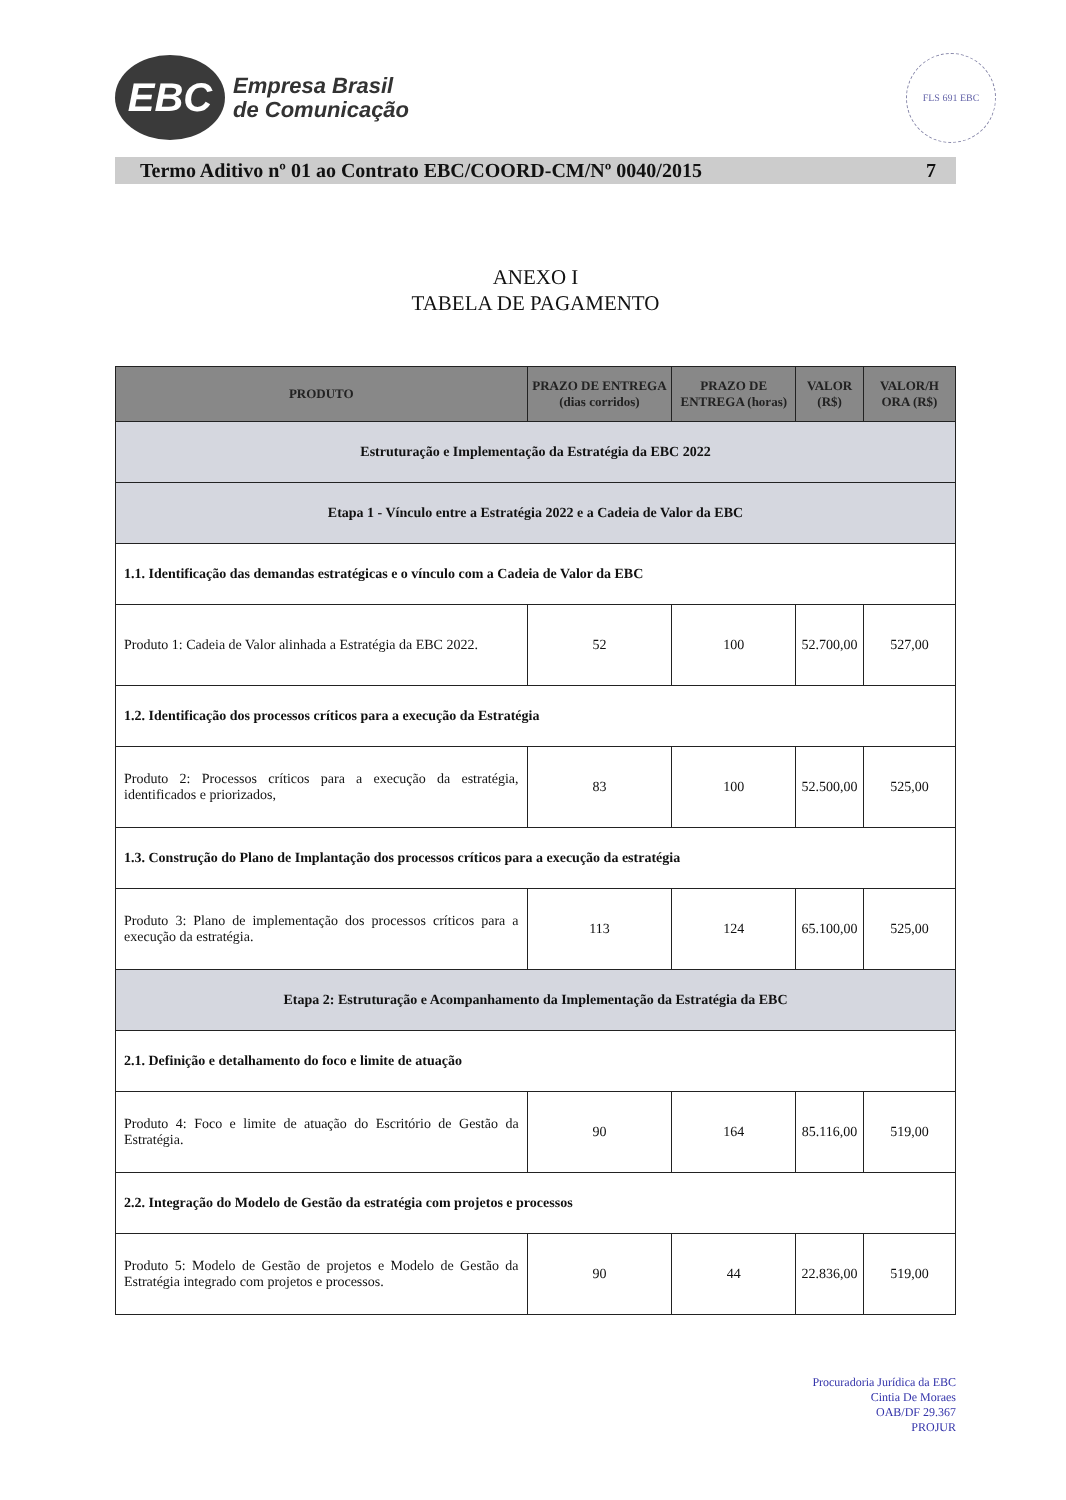EBC
Empresa Brasil
de Comunicação
FLS 691 EBC
Termo Aditivo nº 01 ao Contrato EBC/COORD-CM/Nº 0040/2015 7
ANEXO I
TABELA DE PAGAMENTO
| PRODUTO | PRAZO DE ENTREGA (dias corridos) | PRAZO DE ENTREGA (horas) | VALOR (R$) | VALOR/H ORA (R$) |
| --- | --- | --- | --- | --- |
| Estruturação e Implementação da Estratégia da EBC 2022 | | | | |
| Etapa 1 - Vínculo entre a Estratégia 2022 e a Cadeia de Valor da EBC | | | | |
| 1.1. Identificação das demandas estratégicas e o vínculo com a Cadeia de Valor da EBC | | | | |
| Produto 1: Cadeia de Valor alinhada a Estratégia da EBC 2022. | 52 | 100 | 52.700,00 | 527,00 |
| 1.2. Identificação dos processos críticos para a execução da Estratégia | | | | |
| Produto 2: Processos críticos para a execução da estratégia, identificados e priorizados, | 83 | 100 | 52.500,00 | 525,00 |
| 1.3. Construção do Plano de Implantação dos processos críticos para a execução da estratégia | | | | |
| Produto 3: Plano de implementação dos processos críticos para a execução da estratégia. | 113 | 124 | 65.100,00 | 525,00 |
| Etapa 2: Estruturação e Acompanhamento da Implementação da Estratégia da EBC | | | | |
| 2.1. Definição e detalhamento do foco e limite de atuação | | | | |
| Produto 4: Foco e limite de atuação do Escritório de Gestão da Estratégia. | 90 | 164 | 85.116,00 | 519,00 |
| 2.2. Integração do Modelo de Gestão da estratégia com projetos e processos | | | | |
| Produto 5: Modelo de Gestão de projetos e Modelo de Gestão da Estratégia integrado com projetos e processos. | 90 | 44 | 22.836,00 | 519,00 |
Procuradoria Jurídica da EBC
Cintia De Moraes
OAB/DF 29.367
PROJUR